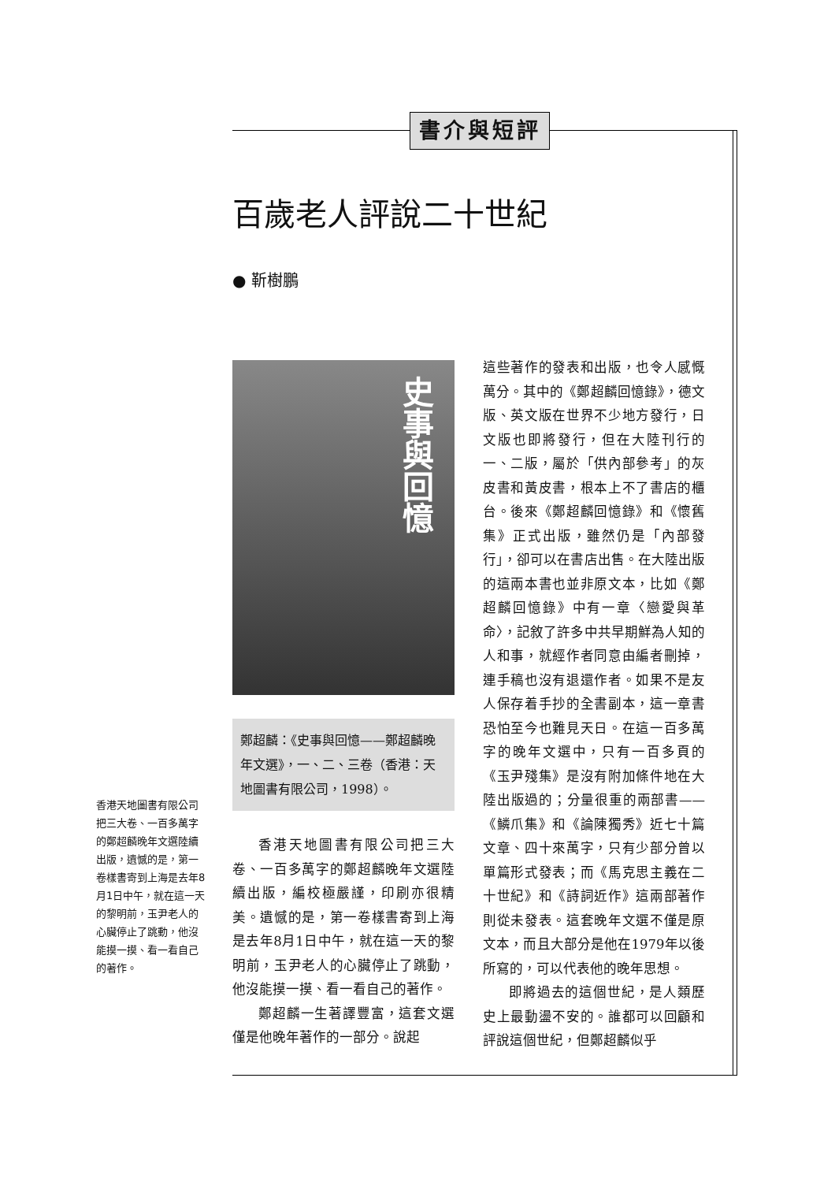書介與短評
百歲老人評說二十世紀
● 靳樹鵬
史事與回憶
鄭超麟：《史事與回憶——鄭超麟晚年文選》，一、二、三卷（香港：天地圖書有限公司，1998）。
香港天地圖書有限公司把三大卷、一百多萬字的鄭超麟晚年文選陸續出版，遺憾的是，第一卷樣書寄到上海是去年8月1日中午，就在這一天的黎明前，玉尹老人的心臟停止了跳動，他沒能摸一摸、看一看自己的著作。
香港天地圖書有限公司把三大卷、一百多萬字的鄭超麟晚年文選陸續出版，編校極嚴謹，印刷亦很精美。遺憾的是，第一卷樣書寄到上海是去年8月1日中午，就在這一天的黎明前，玉尹老人的心臟停止了跳動，他沒能摸一摸、看一看自己的著作。
鄭超麟一生著譯豐富，這套文選僅是他晚年著作的一部分。說起
這些著作的發表和出版，也令人感慨萬分。其中的《鄭超麟回憶錄》，德文版、英文版在世界不少地方發行，日文版也即將發行，但在大陸刊行的一、二版，屬於「供內部參考」的灰皮書和黃皮書，根本上不了書店的櫃台。後來《鄭超麟回憶錄》和《懷舊集》正式出版，雖然仍是「內部發行」，卻可以在書店出售。在大陸出版的這兩本書也並非原文本，比如《鄭超麟回憶錄》中有一章〈戀愛與革命〉，記敘了許多中共早期鮮為人知的人和事，就經作者同意由編者刪掉，連手稿也沒有退還作者。如果不是友人保存着手抄的全書副本，這一章書恐怕至今也難見天日。在這一百多萬字的晚年文選中，只有一百多頁的《玉尹殘集》是沒有附加條件地在大陸出版過的；分量很重的兩部書——《鱗爪集》和《論陳獨秀》近七十篇文章、四十來萬字，只有少部分曾以單篇形式發表；而《馬克思主義在二十世紀》和《詩詞近作》這兩部著作則從未發表。這套晚年文選不僅是原文本，而且大部分是他在1979年以後所寫的，可以代表他的晚年思想。
即將過去的這個世紀，是人類歷史上最動盪不安的。誰都可以回顧和評說這個世紀，但鄭超麟似乎